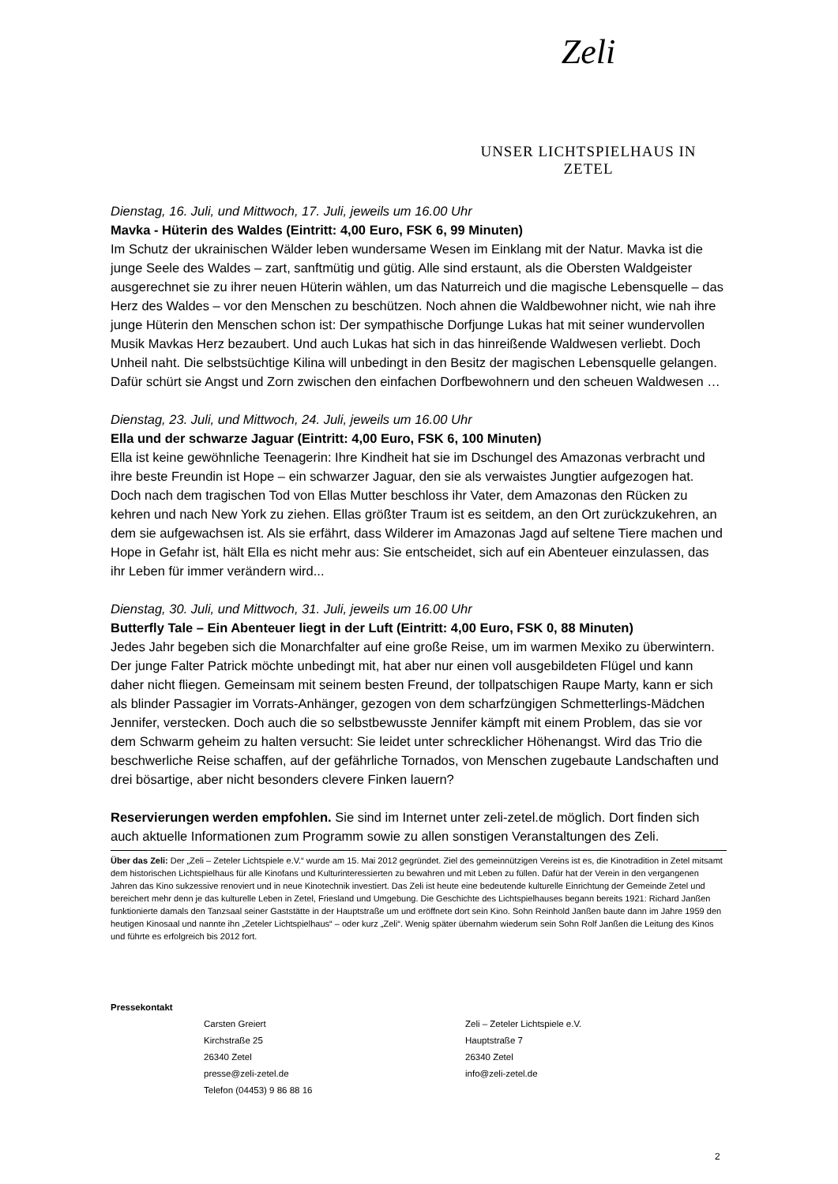Zeli
UNSER LICHTSPIELHAUS IN ZETEL
Dienstag, 16. Juli, und Mittwoch, 17. Juli, jeweils um 16.00 Uhr
Mavka - Hüterin des Waldes (Eintritt: 4,00 Euro, FSK 6, 99 Minuten)
Im Schutz der ukrainischen Wälder leben wundersame Wesen im Einklang mit der Natur. Mavka ist die junge Seele des Waldes – zart, sanftmütig und gütig. Alle sind erstaunt, als die Obersten Waldgeister ausgerechnet sie zu ihrer neuen Hüterin wählen, um das Naturreich und die magische Lebensquelle – das Herz des Waldes – vor den Menschen zu beschützen. Noch ahnen die Waldbewohner nicht, wie nah ihre junge Hüterin den Menschen schon ist: Der sympathische Dorfjunge Lukas hat mit seiner wundervollen Musik Mavkas Herz bezaubert. Und auch Lukas hat sich in das hinreißende Waldwesen verliebt. Doch Unheil naht. Die selbstsüchtige Kilina will unbedingt in den Besitz der magischen Lebensquelle gelangen. Dafür schürt sie Angst und Zorn zwischen den einfachen Dorfbewohnern und den scheuen Waldwesen …
Dienstag, 23. Juli, und Mittwoch, 24. Juli, jeweils um 16.00 Uhr
Ella und der schwarze Jaguar (Eintritt: 4,00 Euro, FSK 6, 100 Minuten)
Ella ist keine gewöhnliche Teenagerin: Ihre Kindheit hat sie im Dschungel des Amazonas verbracht und ihre beste Freundin ist Hope – ein schwarzer Jaguar, den sie als verwaistes Jungtier aufgezogen hat. Doch nach dem tragischen Tod von Ellas Mutter beschloss ihr Vater, dem Amazonas den Rücken zu kehren und nach New York zu ziehen. Ellas größter Traum ist es seitdem, an den Ort zurückzukehren, an dem sie aufgewachsen ist. Als sie erfährt, dass Wilderer im Amazonas Jagd auf seltene Tiere machen und Hope in Gefahr ist, hält Ella es nicht mehr aus: Sie entscheidet, sich auf ein Abenteuer einzulassen, das ihr Leben für immer verändern wird...
Dienstag, 30. Juli, und Mittwoch, 31. Juli, jeweils um 16.00 Uhr
Butterfly Tale – Ein Abenteuer liegt in der Luft (Eintritt: 4,00 Euro, FSK 0, 88 Minuten)
Jedes Jahr begeben sich die Monarchfalter auf eine große Reise, um im warmen Mexiko zu überwintern. Der junge Falter Patrick möchte unbedingt mit, hat aber nur einen voll ausgebildeten Flügel und kann daher nicht fliegen. Gemeinsam mit seinem besten Freund, der tollpatschigen Raupe Marty, kann er sich als blinder Passagier im Vorrats-Anhänger, gezogen von dem scharfzüngigen Schmetterlings-Mädchen Jennifer, verstecken. Doch auch die so selbstbewusste Jennifer kämpft mit einem Problem, das sie vor dem Schwarm geheim zu halten versucht: Sie leidet unter schrecklicher Höhenangst. Wird das Trio die beschwerliche Reise schaffen, auf der gefährliche Tornados, von Menschen zugebaute Landschaften und drei bösartige, aber nicht besonders clevere Finken lauern?
Reservierungen werden empfohlen. Sie sind im Internet unter zeli-zetel.de möglich. Dort finden sich auch aktuelle Informationen zum Programm sowie zu allen sonstigen Veranstaltungen des Zeli.
Über das Zeli: Der „Zeli – Zeteler Lichtspiele e.V.“ wurde am 15. Mai 2012 gegründet. Ziel des gemeinnützigen Vereins ist es, die Kinotradition in Zetel mitsamt dem historischen Lichtspielhaus für alle Kinofans und Kulturinteressierten zu bewahren und mit Leben zu füllen. Dafür hat der Verein in den vergangenen Jahren das Kino sukzessive renoviert und in neue Kinotechnik investiert. Das Zeli ist heute eine bedeutende kulturelle Einrichtung der Gemeinde Zetel und bereichert mehr denn je das kulturelle Leben in Zetel, Friesland und Umgebung. Die Geschichte des Lichtspielhauses begann bereits 1921: Richard Janßen funktionierte damals den Tanzsaal seiner Gaststätte in der Hauptstraße um und eröffnete dort sein Kino. Sohn Reinhold Janßen baute dann im Jahre 1959 den heutigen Kinosaal und nannte ihn „Zeteler Lichtspielhaus“ – oder kurz „Zeli“. Wenig später übernahm wiederum sein Sohn Rolf Janßen die Leitung des Kinos und führte es erfolgreich bis 2012 fort.
Pressekontakt
Carsten Greiert
Kirchstraße 25
26340 Zetel
presse@zeli-zetel.de
Telefon (04453) 9 86 88 16
Zeli – Zeteler Lichtspiele e.V.
Hauptstraße 7
26340 Zetel
info@zeli-zetel.de
2